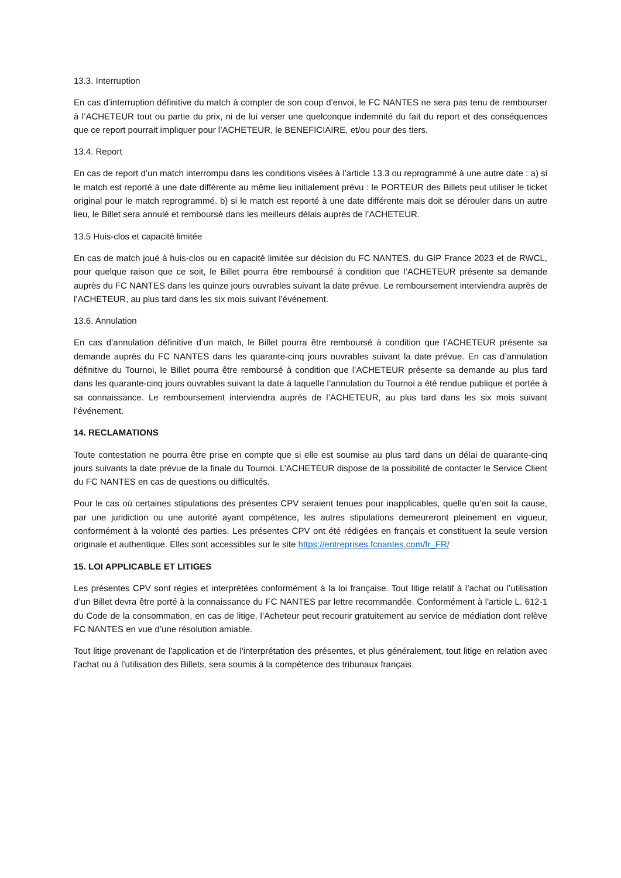13.3. Interruption
En cas d’interruption définitive du match à compter de son coup d’envoi, le FC NANTES ne sera pas tenu de rembourser à l’ACHETEUR tout ou partie du prix, ni de lui verser une quelconque indemnité du fait du report et des conséquences que ce report pourrait impliquer pour l’ACHETEUR, le BENEFICIAIRE, et/ou pour des tiers.
13.4. Report
En cas de report d’un match interrompu dans les conditions visées à l’article 13.3 ou reprogrammé à une autre date : a) si le match est reporté à une date différente au même lieu initialement prévu : le PORTEUR des Billets peut utiliser le ticket original pour le match reprogrammé. b) si le match est reporté à une date différente mais doit se dérouler dans un autre lieu, le Billet sera annulé et remboursé dans les meilleurs délais auprès de l’ACHETEUR.
13.5 Huis-clos et capacité limitée
En cas de match joué à huis-clos ou en capacité limitée sur décision du FC NANTES, du GIP France 2023 et de RWCL, pour quelque raison que ce soit, le Billet pourra être remboursé à condition que l’ACHETEUR présente sa demande auprès du FC NANTES dans les quinze jours ouvrables suivant la date prévue. Le remboursement interviendra auprès de l’ACHETEUR, au plus tard dans les six mois suivant l’événement.
13.6. Annulation
En cas d’annulation définitive d’un match, le Billet pourra être remboursé à condition que l’ACHETEUR présente sa demande auprès du FC NANTES dans les quarante-cinq jours ouvrables suivant la date prévue. En cas d’annulation définitive du Tournoi, le Billet pourra être remboursé à condition que l’ACHETEUR présente sa demande au plus tard dans les quarante-cinq jours ouvrables suivant la date à laquelle l’annulation du Tournoi a été rendue publique et portée à sa connaissance. Le remboursement interviendra auprès de l’ACHETEUR, au plus tard dans les six mois suivant l’événement.
14. RECLAMATIONS
Toute contestation ne pourra être prise en compte que si elle est soumise au plus tard dans un délai de quarante-cinq jours suivants la date prévue de la finale du Tournoi. L’ACHETEUR dispose de la possibilité de contacter le Service Client du FC NANTES en cas de questions ou difficultés.
Pour le cas où certaines stipulations des présentes CPV seraient tenues pour inapplicables, quelle qu’en soit la cause, par une juridiction ou une autorité ayant compétence, les autres stipulations demeureront pleinement en vigueur, conformément à la volonté des parties. Les présentes CPV ont été rédigées en français et constituent la seule version originale et authentique. Elles sont accessibles sur le site https://entreprises.fcnantes.com/fr_FR/
15. LOI APPLICABLE ET LITIGES
Les présentes CPV sont régies et interprétées conformément à la loi française. Tout litige relatif à l’achat ou l’utilisation d’un Billet devra être porté à la connaissance du FC NANTES par lettre recommandée. Conformément à l'article L. 612-1 du Code de la consommation, en cas de litige, l’Acheteur peut recourir gratuitement au service de médiation dont relève FC NANTES en vue d’une résolution amiable.
Tout litige provenant de l'application et de l'interprétation des présentes, et plus généralement, tout litige en relation avec l’achat ou à l’utilisation des Billets, sera soumis à la compétence des tribunaux français.